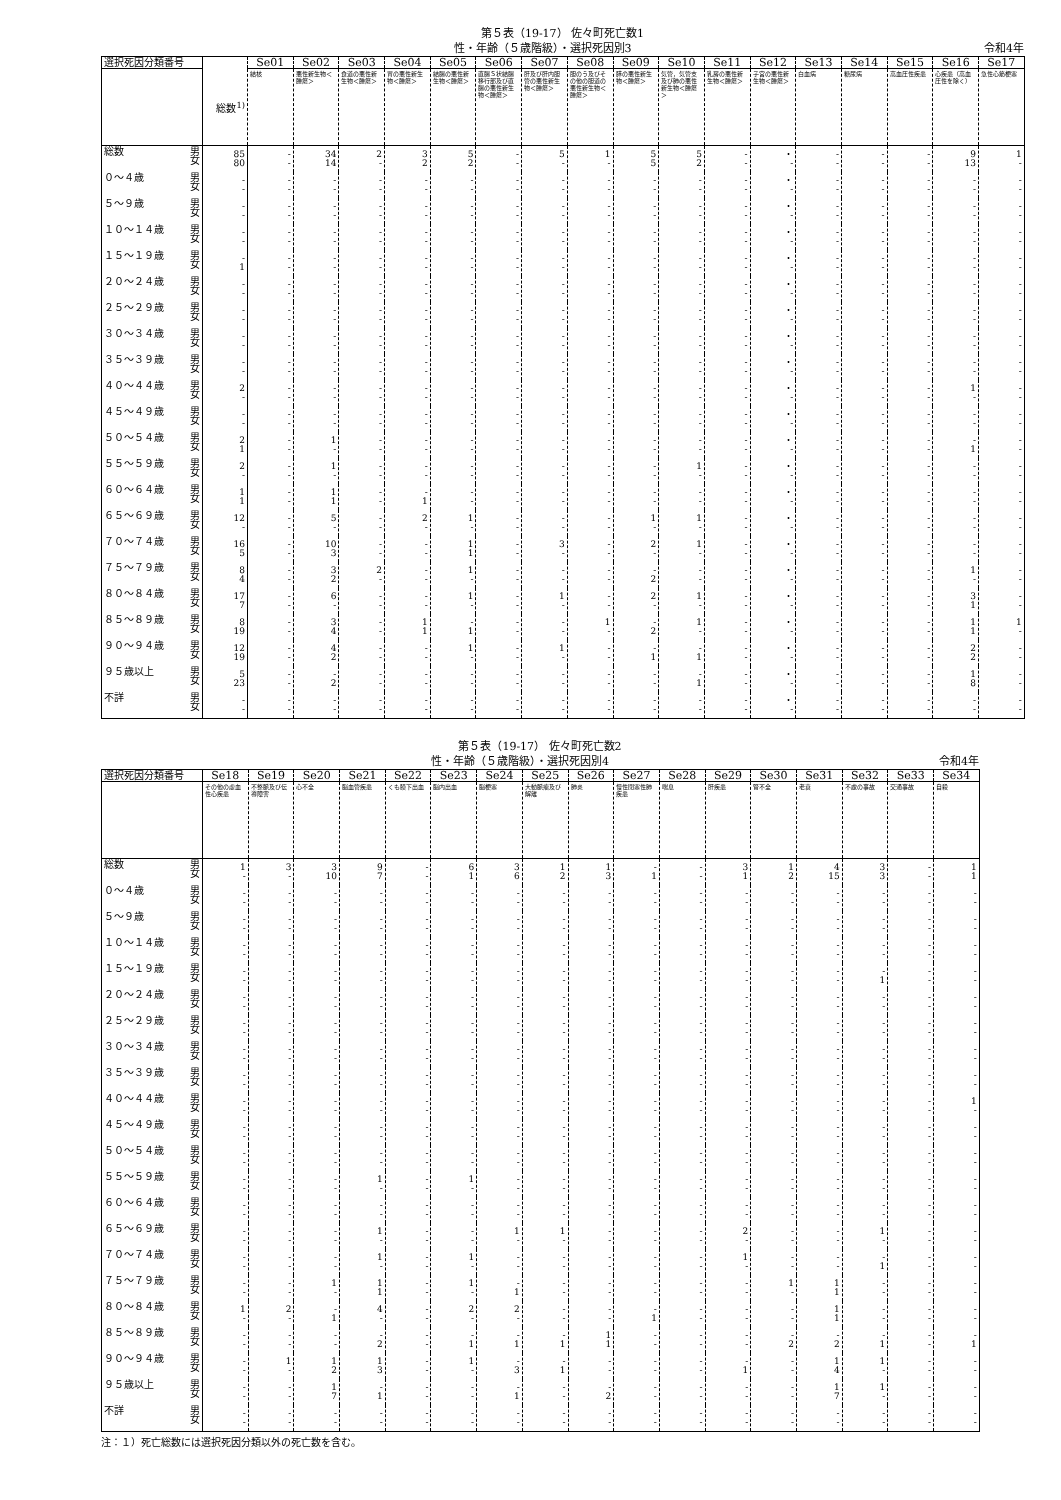第５表（19-17） 佐々町死亡数1
性・年齢（５歳階級）・選択死因別3 令和4年
| 選択死因分類番号 | | | Se01 | Se02 | Se03 | Se04 | Se05 | Se06 | Se07 | Se08 | Se09 | Se10 | Se11 | Se12 | Se13 | Se14 | Se15 | Se16 | Se17 |
| --- | --- | --- | --- | --- | --- | --- | --- | --- | --- | --- | --- | --- | --- | --- | --- | --- | --- | --- | --- |
| | | 総数<sup>1)</sup> | 結核 | 悪性新生物＜腫瘍＞ | 食道の悪性新生物＜腫瘍＞ | 胃の悪性新生物＜腫瘍＞ | 結腸の悪性新生物＜腫瘍＞ | 直腸Ｓ状結腸移行部及び直腸の悪性新生物＜腫瘍＞ | 肝及び肝内胆管の悪性新生物＜腫瘍＞ | 胆のう及びその他の胆道の悪性新生物＜腫瘍＞ | 膵の悪性新生物＜腫瘍＞ | 気管，気管支及び肺の悪性新生物＜腫瘍＞ | 乳房の悪性新生物＜腫瘍＞ | 子宮の悪性新生物＜腫瘍＞ | 白血病 | 糖尿病 | 高血圧性疾患 | 心疾患（高血圧性を除く） | 急性心筋梗塞 |
| 総数 | 男 女 | 85 80 | - - | 34 14 | 2 - | 3 2 | 5 2 | - - | 5 - | 1 - | 5 5 | 5 2 | - - | ・ - | - - | - - | - - | 9 13 | 1 - |
| ０～４歳 | 男 女 | - - | - - | - - | - - | - - | - - | - - | - - | - - | - - | - - | - - | ・ - | - - | - - | - - | - - | - - |
| ５～９歳 | 男 女 | - - | - - | - - | - - | - - | - - | - - | - - | - - | - - | - - | - - | ・ - | - - | - - | - - | - - | - - |
| １０～１４歳 | 男 女 | - - | - - | - - | - - | - - | - - | - - | - - | - - | - - | - - | - - | ・ - | - - | - - | - - | - - | - - |
| １５～１９歳 | 男 女 | - 1 | - - | - - | - - | - - | - - | - - | - - | - - | - - | - - | - - | ・ - | - - | - - | - - | - - | - - |
| ２０～２４歳 | 男 女 | - - | - - | - - | - - | - - | - - | - - | - - | - - | - - | - - | - - | ・ - | - - | - - | - - | - - | - - |
| ２５～２９歳 | 男 女 | - - | - - | - - | - - | - - | - - | - - | - - | - - | - - | - - | - - | ・ - | - - | - - | - - | - - | - - |
| ３０～３４歳 | 男 女 | - - | - - | - - | - - | - - | - - | - - | - - | - - | - - | - - | - - | ・ - | - - | - - | - - | - - | - - |
| ３５～３９歳 | 男 女 | - - | - - | - - | - - | - - | - - | - - | - - | - - | - - | - - | - - | ・ - | - - | - - | - - | - - | - - |
| ４０～４４歳 | 男 女 | 2 - | - - | - - | - - | - - | - - | - - | - - | - - | - - | - - | - - | ・ - | - - | - - | - - | 1 - | - - |
| ４５～４９歳 | 男 女 | - - | - - | - - | - - | - - | - - | - - | - - | - - | - - | - - | - - | ・ - | - - | - - | - - | - - | - - |
| ５０～５４歳 | 男 女 | 2 1 | - - | 1 - | - - | - - | - - | - - | - - | - - | - - | - - | - - | ・ - | - - | - - | - - | - 1 | - - |
| ５５～５９歳 | 男 女 | 2 - | - - | 1 - | - - | - - | - - | - - | - - | - - | - - | 1 - | - - | ・ - | - - | - - | - - | - - | - - |
| ６０～６４歳 | 男 女 | 1 1 | - - | 1 1 | - - | - 1 | - - | - - | - - | - - | - - | - - | - - | ・ - | - - | - - | - - | - - | - - |
| ６５～６９歳 | 男 女 | 12 - | - - | 5 - | - - | 2 - | 1 - | - - | - - | - - | 1 - | 1 - | - - | ・ - | - - | - - | - - | - - | - - |
| ７０～７４歳 | 男 女 | 16 5 | - - | 10 3 | - - | - - | 1 1 | - - | 3 - | - - | 2 - | 1 - | - - | ・ - | - - | - - | - - | - - | - - |
| ７５～７９歳 | 男 女 | 8 4 | - - | 3 2 | 2 - | - - | 1 - | - - | - - | - - | - 2 | - - | - - | ・ - | - - | - - | - - | 1 - | - - |
| ８０～８４歳 | 男 女 | 17 7 | - - | 6 - | - - | - - | 1 - | - - | 1 - | - - | 2 - | 1 - | - - | ・ - | - - | - - | - - | 3 1 | - - |
| ８５～８９歳 | 男 女 | 8 19 | - - | 3 4 | - - | 1 1 | - 1 | - - | - - | 1 - | - 2 | 1 - | - - | ・ - | - - | - - | - - | 1 1 | 1 - |
| ９０～９４歳 | 男 女 | 12 19 | - - | 4 2 | - - | - - | 1 - | - - | 1 - | - - | - 1 | - 1 | - - | ・ - | - - | - - | - - | 2 2 | - - |
| ９５歳以上 | 男 女 | 5 23 | - - | - 2 | - - | - - | - - | - - | - - | - - | - - | - 1 | - - | ・ - | - - | - - | - - | 1 8 | - - |
| 不詳 | 男 女 | - - | - - | - - | - - | - - | - - | - - | - - | - - | - - | - - | - - | ・ - | - - | - - | - - | - - | - - |
第５表（19-17） 佐々町死亡数2
性・年齢（５歳階級）・選択死因別4 令和4年
| 選択死因分類番号 | | Se18 | Se19 | Se20 | Se21 | Se22 | Se23 | Se24 | Se25 | Se26 | Se27 | Se28 | Se29 | Se30 | Se31 | Se32 | Se33 | Se34 |
| --- | --- | --- | --- | --- | --- | --- | --- | --- | --- | --- | --- | --- | --- | --- | --- | --- | --- | --- |
| | | その他の虚血性心疾患 | 不整脈及び伝導障害 | 心不全 | 脳血管疾患 | くも膜下出血 | 脳内出血 | 脳梗塞 | 大動脈瘤及び解離 | 肺炎 | 慢性閉塞性肺疾患 | 喘息 | 肝疾患 | 腎不全 | 老衰 | 不慮の事故 | 交通事故 | 自殺 |
| 総数 | 男 女 | 1 - | 3 - | 3 10 | 9 7 | - - | 6 1 | 3 6 | 1 2 | 1 3 | - 1 | - - | 3 1 | 1 2 | 4 15 | 3 3 | - - | 1 1 |
| ０～４歳 | 男 女 | - - | - - | - - | - - | - - | - - | - - | - - | - - | - - | - - | - - | - - | - - | - - | - - | - - |
| ５～９歳 | 男 女 | - - | - - | - - | - - | - - | - - | - - | - - | - - | - - | - - | - - | - - | - - | - - | - - | - - |
| １０～１４歳 | 男 女 | - - | - - | - - | - - | - - | - - | - - | - - | - - | - - | - - | - - | - - | - - | - - | - - | - - |
| １５～１９歳 | 男 女 | - - | - - | - - | - - | - - | - - | - - | - - | - - | - - | - - | - - | - - | - - | - 1 | - - | - - |
| ２０～２４歳 | 男 女 | - - | - - | - - | - - | - - | - - | - - | - - | - - | - - | - - | - - | - - | - - | - - | - - | - - |
| ２５～２９歳 | 男 女 | - - | - - | - - | - - | - - | - - | - - | - - | - - | - - | - - | - - | - - | - - | - - | - - | - - |
| ３０～３４歳 | 男 女 | - - | - - | - - | - - | - - | - - | - - | - - | - - | - - | - - | - - | - - | - - | - - | - - | - - |
| ３５～３９歳 | 男 女 | - - | - - | - - | - - | - - | - - | - - | - - | - - | - - | - - | - - | - - | - - | - - | - - | - - |
| ４０～４４歳 | 男 女 | - - | - - | - - | - - | - - | - - | - - | - - | - - | - - | - - | - - | - - | - - | - - | - - | 1 - |
| ４５～４９歳 | 男 女 | - - | - - | - - | - - | - - | - - | - - | - - | - - | - - | - - | - - | - - | - - | - - | - - | - - |
| ５０～５４歳 | 男 女 | - - | - - | - - | - - | - - | - - | - - | - - | - - | - - | - - | - - | - - | - - | - - | - - | - - |
| ５５～５９歳 | 男 女 | - - | - - | - - | 1 - | - - | 1 - | - - | - - | - - | - - | - - | - - | - - | - - | - - | - - | - - |
| ６０～６４歳 | 男 女 | - - | - - | - - | - - | - - | - - | - - | - - | - - | - - | - - | - - | - - | - - | - - | - - | - - |
| ６５～６９歳 | 男 女 | - - | - - | - - | 1 - | - - | - - | 1 - | 1 - | - - | - - | - - | 2 - | - - | - - | 1 - | - - | - - |
| ７０～７４歳 | 男 女 | - - | - - | - - | 1 - | - - | 1 - | - - | - - | - - | - - | - - | 1 - | - - | - - | - 1 | - - | - - |
| ７５～７９歳 | 男 女 | - - | - - | 1 - | 1 1 | - - | 1 - | - 1 | - - | - - | - - | - - | - - | 1 - | 1 1 | - - | - - | - - |
| ８０～８４歳 | 男 女 | 1 - | 2 - | - 1 | 4 - | - - | 2 - | 2 - | - - | - - | - 1 | - - | - - | - - | 1 1 | - - | - - | - - |
| ８５～８９歳 | 男 女 | - - | - - | - - | - 2 | - - | - 1 | - 1 | - 1 | 1 1 | - - | - - | - - | - 2 | - 2 | - 1 | - - | - 1 |
| ９０～９４歳 | 男 女 | - - | 1 - | 1 2 | 1 3 | - - | 1 - | - 3 | - 1 | - - | - - | - - | - 1 | - - | 1 4 | 1 - | - - | - - |
| ９５歳以上 | 男 女 | - - | - - | 1 7 | - 1 | - - | - - | - 1 | - - | - 2 | - - | - - | - - | - - | 1 7 | 1 - | - - | - - |
| 不詳 | 男 女 | - - | - - | - - | - - | - - | - - | - - | - - | - - | - - | - - | - - | - - | - - | - - | - - | - - |
注：１）死亡総数には選択死因分類以外の死亡数を含む。